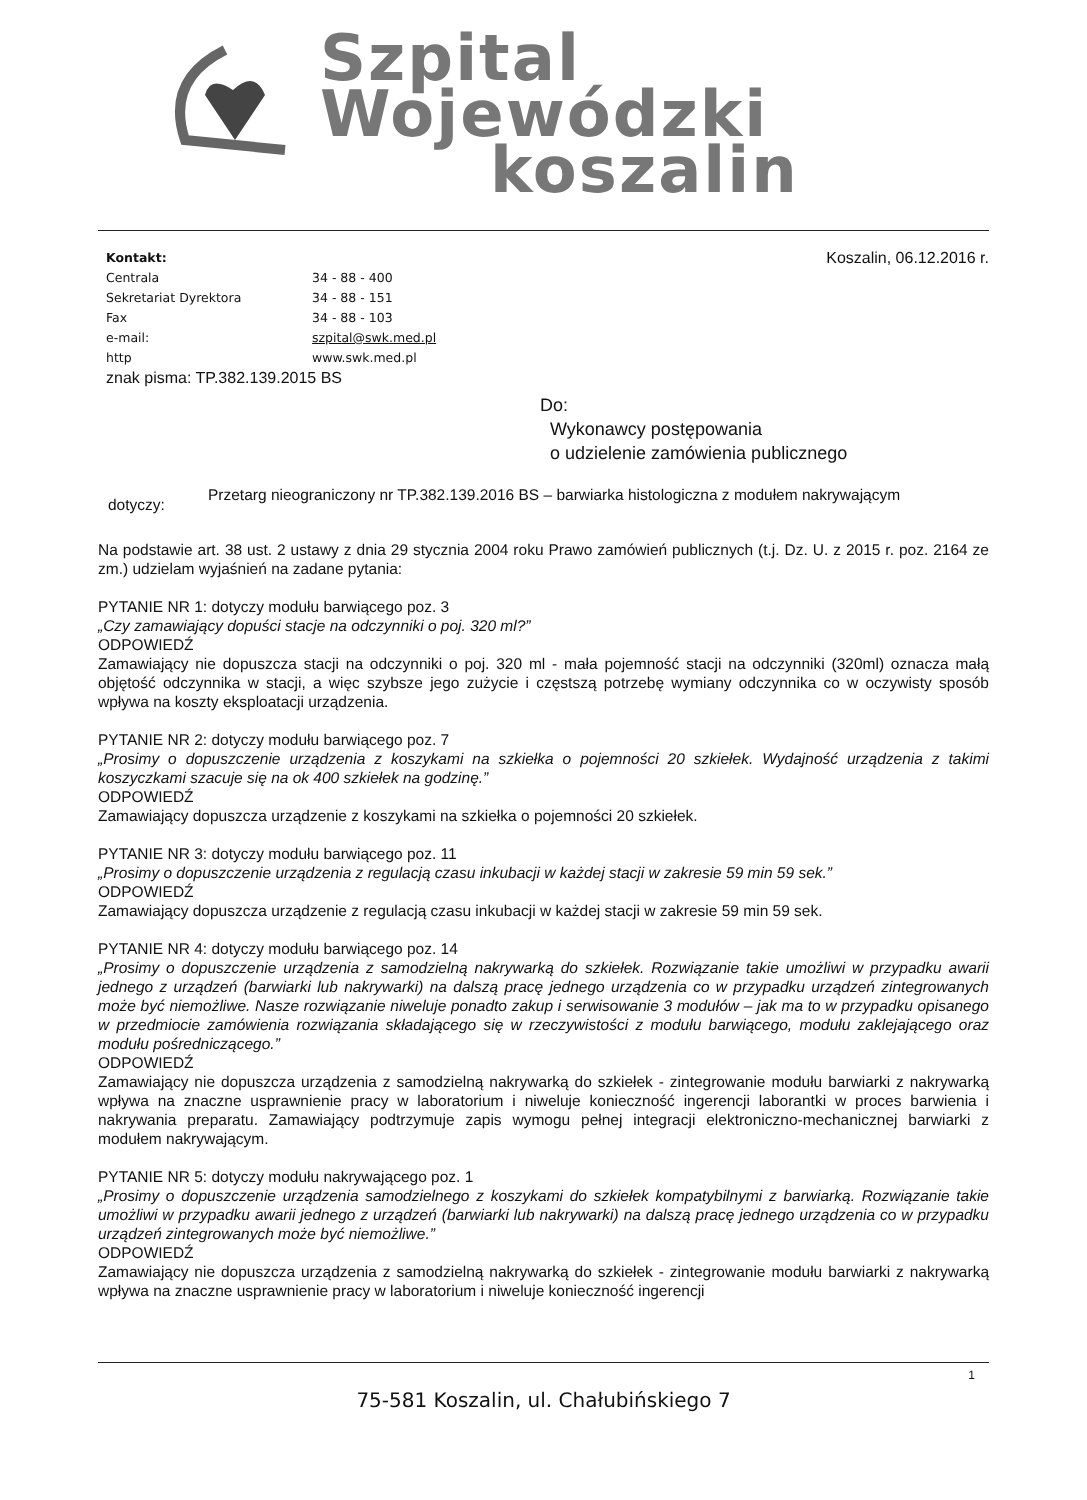Szpital
Wojewódzki
koszalin
Koszalin, 06.12.2016 r.
| Kontakt: | |
| Centrala | 34 - 88 - 400 |
| Sekretariat Dyrektora | 34 - 88 - 151 |
| Fax | 34 - 88 - 103 |
| e-mail: | szpital@swk.med.pl |
| http | www.swk.med.pl |
znak pisma: TP.382.139.2015 BS
Do:
Wykonawcy postępowania
o udzielenie zamówienia publicznego
dotyczy:
Przetarg nieograniczony nr TP.382.139.2016 BS – barwiarka histologiczna z modułem nakrywającym
Na podstawie art. 38 ust. 2 ustawy z dnia 29 stycznia 2004 roku Prawo zamówień publicznych (t.j. Dz. U. z 2015 r. poz. 2164 ze zm.) udzielam wyjaśnień na zadane pytania:
PYTANIE NR 1: dotyczy modułu barwiącego poz. 3
„Czy zamawiający dopuści stacje na odczynniki o poj. 320 ml?”
ODPOWIEDŹ
Zamawiający nie dopuszcza stacji na odczynniki o poj. 320 ml - mała pojemność stacji na odczynniki (320ml) oznacza małą objętość odczynnika w stacji, a więc szybsze jego zużycie i częstszą potrzebę wymiany odczynnika co w oczywisty sposób wpływa na koszty eksploatacji urządzenia.
PYTANIE NR 2: dotyczy modułu barwiącego poz. 7
„Prosimy o dopuszczenie urządzenia z koszykami na szkiełka o pojemności 20 szkiełek. Wydajność urządzenia z takimi koszyczkami szacuje się na ok 400 szkiełek na godzinę.”
ODPOWIEDŹ
Zamawiający dopuszcza urządzenie z koszykami na szkiełka o pojemności 20 szkiełek.
PYTANIE NR 3: dotyczy modułu barwiącego poz. 11
„Prosimy o dopuszczenie urządzenia z regulacją czasu inkubacji w każdej stacji w zakresie 59 min 59 sek.”
ODPOWIEDŹ
Zamawiający dopuszcza urządzenie z regulacją czasu inkubacji w każdej stacji w zakresie 59 min 59 sek.
PYTANIE NR 4: dotyczy modułu barwiącego poz. 14
„Prosimy o dopuszczenie urządzenia z samodzielną nakrywarką do szkiełek. Rozwiązanie takie umożliwi w przypadku awarii jednego z urządzeń (barwiarki lub nakrywarki) na dalszą pracę jednego urządzenia co w przypadku urządzeń zintegrowanych może być niemożliwe. Nasze rozwiązanie niweluje ponadto zakup i serwisowanie 3 modułów – jak ma to w przypadku opisanego w przedmiocie zamówienia rozwiązania składającego się w rzeczywistości z modułu barwiącego, modułu zaklejającego oraz modułu pośredniczącego.”
ODPOWIEDŹ
Zamawiający nie dopuszcza urządzenia z samodzielną nakrywarką do szkiełek - zintegrowanie modułu barwiarki z nakrywarką wpływa na znaczne usprawnienie pracy w laboratorium i niweluje konieczność ingerencji laborantki w proces barwienia i nakrywania preparatu. Zamawiający podtrzymuje zapis wymogu pełnej integracji elektroniczno-mechanicznej barwiarki z modułem nakrywającym.
PYTANIE NR 5: dotyczy modułu nakrywającego poz. 1
„Prosimy o dopuszczenie urządzenia samodzielnego z koszykami do szkiełek kompatybilnymi z barwiarką. Rozwiązanie takie umożliwi w przypadku awarii jednego z urządzeń (barwiarki lub nakrywarki) na dalszą pracę jednego urządzenia co w przypadku urządzeń zintegrowanych może być niemożliwe.”
ODPOWIEDŹ
Zamawiający nie dopuszcza urządzenia z samodzielną nakrywarką do szkiełek - zintegrowanie modułu barwiarki z nakrywarką wpływa na znaczne usprawnienie pracy w laboratorium i niweluje konieczność ingerencji
1
75-581 Koszalin, ul. Chałubińskiego 7